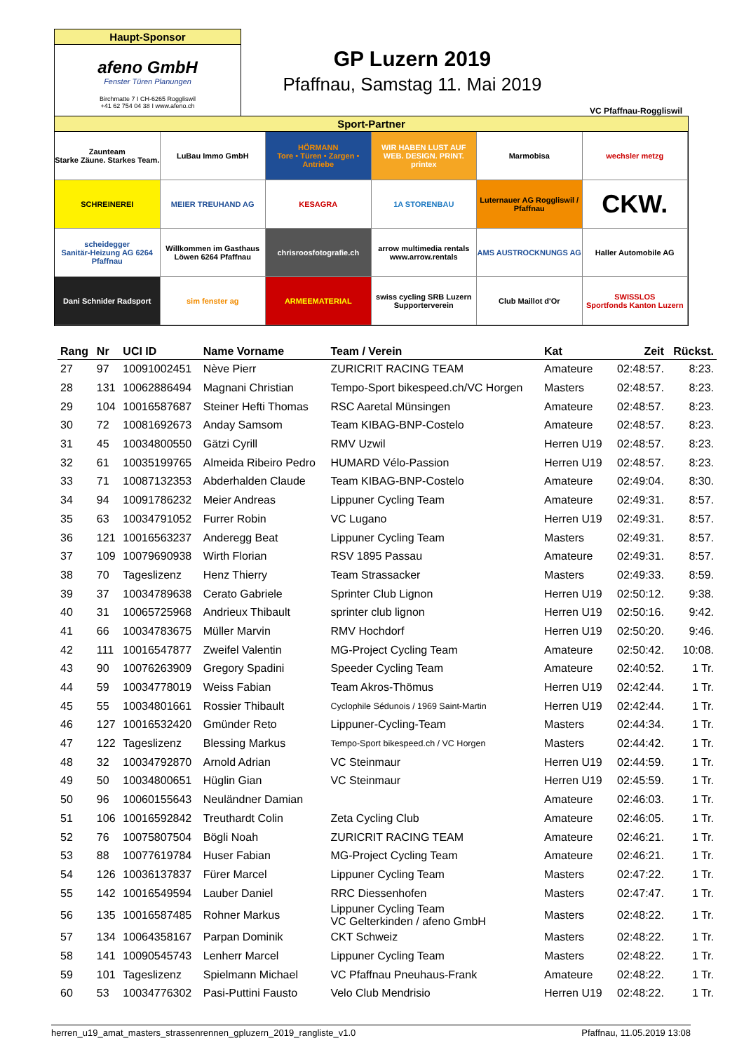Haupt-Sponsor
afeno GmbH
Fenster Türen Planungen
Birchmatte 7 I CH-6265 Roggliswil
+41 62 754 04 38 I www.afeno.ch
GP Luzern 2019
Pfaffnau, Samstag 11. Mai 2019
VC Pfaffnau-Roggliswil
Sport-Partner
Zaunteam
Starke Zäune. Starkes Team.
LuBau Immo GmbH
HÖRMANN
Tore • Türen • Zargen • Antriebe
WIR HABEN LUST AUF WEB. DESIGN. PRINT. printex
Marmobisa
wechsler metzg
SCHREINEREI
MEIER TREUHAND AG
KESAGRA
1A STORENBAU
Luternauer AG Roggliswil / Pfaffnau
CKW.
scheidegger
Sanitär-Heizung AG 6264 Pfaffnau
Willkommen im Gasthaus Löwen 6264 Pfaffnau
chrisroosfotografie.ch
arrow multimedia rentals
www.arrow.rentals
AMS AUSTROCKNUNGS AG
Haller Automobile AG
Dani Schnider Radsport
sim fenster ag
ARMEEMATERIAL
swiss cycling SRB Luzern Supporterverein
Club Maillot d'Or
SWISSLOS
Sportfonds Kanton Luzern
| Rang | Nr | UCI ID | Name Vorname | Team / Verein | Kat | Zeit | Rückst. |
| --- | --- | --- | --- | --- | --- | --- | --- |
| 27 | 97 | 10091002451 | Nève Pierr | ZURICRIT RACING TEAM | Amateure | 02:48:57. | 8:23. |
| 28 | 131 | 10062886494 | Magnani Christian | Tempo-Sport bikespeed.ch/VC Horgen | Masters | 02:48:57. | 8:23. |
| 29 | 104 | 10016587687 | Steiner Hefti Thomas | RSC Aaretal Münsingen | Amateure | 02:48:57. | 8:23. |
| 30 | 72 | 10081692673 | Anday Samsom | Team KIBAG-BNP-Costelo | Amateure | 02:48:57. | 8:23. |
| 31 | 45 | 10034800550 | Gätzi Cyrill | RMV Uzwil | Herren U19 | 02:48:57. | 8:23. |
| 32 | 61 | 10035199765 | Almeida Ribeiro Pedro | HUMARD Vélo-Passion | Herren U19 | 02:48:57. | 8:23. |
| 33 | 71 | 10087132353 | Abderhalden Claude | Team KIBAG-BNP-Costelo | Amateure | 02:49:04. | 8:30. |
| 34 | 94 | 10091786232 | Meier Andreas | Lippuner Cycling Team | Amateure | 02:49:31. | 8:57. |
| 35 | 63 | 10034791052 | Furrer Robin | VC Lugano | Herren U19 | 02:49:31. | 8:57. |
| 36 | 121 | 10016563237 | Anderegg Beat | Lippuner Cycling Team | Masters | 02:49:31. | 8:57. |
| 37 | 109 | 10079690938 | Wirth Florian | RSV 1895 Passau | Amateure | 02:49:31. | 8:57. |
| 38 | 70 | Tageslizenz | Henz Thierry | Team Strassacker | Masters | 02:49:33. | 8:59. |
| 39 | 37 | 10034789638 | Cerato Gabriele | Sprinter Club Lignon | Herren U19 | 02:50:12. | 9:38. |
| 40 | 31 | 10065725968 | Andrieux Thibault | sprinter club lignon | Herren U19 | 02:50:16. | 9:42. |
| 41 | 66 | 10034783675 | Müller Marvin | RMV Hochdorf | Herren U19 | 02:50:20. | 9:46. |
| 42 | 111 | 10016547877 | Zweifel Valentin | MG-Project Cycling Team | Amateure | 02:50:42. | 10:08. |
| 43 | 90 | 10076263909 | Gregory Spadini | Speeder Cycling Team | Amateure | 02:40:52. | 1 Tr. |
| 44 | 59 | 10034778019 | Weiss Fabian | Team Akros-Thömus | Herren U19 | 02:42:44. | 1 Tr. |
| 45 | 55 | 10034801661 | Rossier Thibault | Cyclophile Sédunois / 1969 Saint-Martin | Herren U19 | 02:42:44. | 1 Tr. |
| 46 | 127 | 10016532420 | Gmünder Reto | Lippuner-Cycling-Team | Masters | 02:44:34. | 1 Tr. |
| 47 | 122 | Tageslizenz | Blessing Markus | Tempo-Sport bikespeed.ch / VC Horgen | Masters | 02:44:42. | 1 Tr. |
| 48 | 32 | 10034792870 | Arnold Adrian | VC Steinmaur | Herren U19 | 02:44:59. | 1 Tr. |
| 49 | 50 | 10034800651 | Hüglin Gian | VC Steinmaur | Herren U19 | 02:45:59. | 1 Tr. |
| 50 | 96 | 10060155643 | Neuländner Damian | | Amateure | 02:46:03. | 1 Tr. |
| 51 | 106 | 10016592842 | Treuthardt Colin | Zeta Cycling Club | Amateure | 02:46:05. | 1 Tr. |
| 52 | 76 | 10075807504 | Bögli Noah | ZURICRIT RACING TEAM | Amateure | 02:46:21. | 1 Tr. |
| 53 | 88 | 10077619784 | Huser Fabian | MG-Project Cycling Team | Amateure | 02:46:21. | 1 Tr. |
| 54 | 126 | 10036137837 | Fürer Marcel | Lippuner Cycling Team | Masters | 02:47:22. | 1 Tr. |
| 55 | 142 | 10016549594 | Lauber Daniel | RRC Diessenhofen | Masters | 02:47:47. | 1 Tr. |
| 56 | 135 | 10016587485 | Rohner Markus | Lippuner Cycling Team VC Gelterkinden / afeno GmbH | Masters | 02:48:22. | 1 Tr. |
| 57 | 134 | 10064358167 | Parpan Dominik | CKT Schweiz | Masters | 02:48:22. | 1 Tr. |
| 58 | 141 | 10090545743 | Lenherr Marcel | Lippuner Cycling Team | Masters | 02:48:22. | 1 Tr. |
| 59 | 101 | Tageslizenz | Spielmann Michael | VC Pfaffnau Pneuhaus-Frank | Amateure | 02:48:22. | 1 Tr. |
| 60 | 53 | 10034776302 | Pasi-Puttini Fausto | Velo Club Mendrisio | Herren U19 | 02:48:22. | 1 Tr. |
herren_u19_amat_masters_strassenrennen_gpluzern_2019_rangliste_v1.0 Pfaffnau, 11.05.2019 13:08